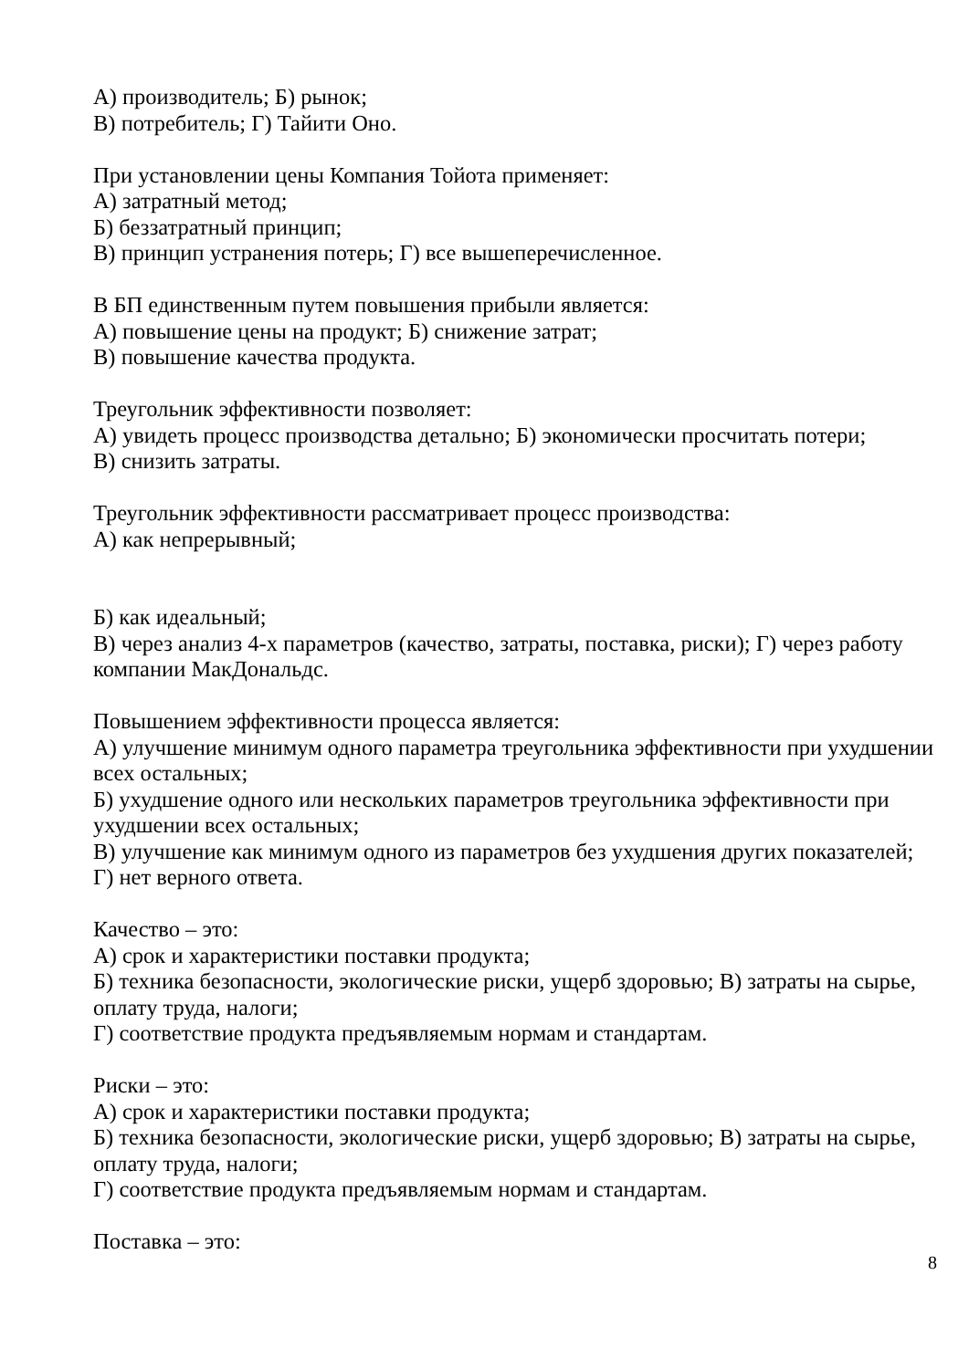А) производитель; Б) рынок;
В) потребитель; Г) Тайити Оно.
При установлении цены Компания Тойота применяет:
А) затратный метод;
Б) беззатратный принцип;
В) принцип устранения потерь; Г) все вышеперечисленное.
В БП единственным путем повышения прибыли является:
А) повышение цены на продукт; Б) снижение затрат;
В) повышение качества продукта.
Треугольник эффективности позволяет:
А) увидеть процесс производства детально; Б) экономически просчитать потери;
В) снизить затраты.
Треугольник эффективности рассматривает процесс производства:
А) как непрерывный;
Б) как идеальный;
В) через анализ 4-х параметров (качество, затраты, поставка, риски); Г) через работу компании МакДональдс.
Повышением эффективности процесса является:
А) улучшение минимум одного параметра треугольника эффективности при ухудшении всех остальных;
Б) ухудшение одного или нескольких параметров треугольника эффективности при ухудшении всех остальных;
В) улучшение как минимум одного из параметров без ухудшения других показателей;
Г) нет верного ответа.
Качество – это:
А) срок и характеристики поставки продукта;
Б) техника безопасности, экологические риски, ущерб здоровью; В) затраты на сырье, оплату труда, налоги;
Г) соответствие продукта предъявляемым нормам и стандартам.
Риски – это:
А) срок и характеристики поставки продукта;
Б) техника безопасности, экологические риски, ущерб здоровью; В) затраты на сырье, оплату труда, налоги;
Г) соответствие продукта предъявляемым нормам и стандартам.
Поставка – это:
8